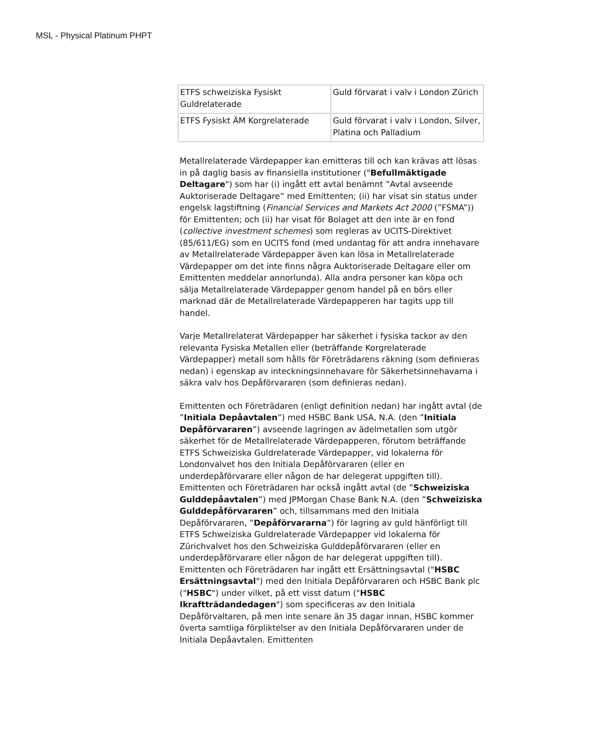MSL - Physical Platinum PHPT
| ETFS schweiziska Fysiskt Guldrelaterade | Guld förvarat i valv i London Zürich |
| ETFS Fysiskt ÄM Korgrelaterade | Guld förvarat i valv i London, Silver, Platina och Palladium |
Metallrelaterade Värdepapper kan emitteras till och kan krävas att lösas in på daglig basis av finansiella institutioner ("Befullmäktigade Deltagare") som har (i) ingått ett avtal benämnt ”Avtal avseende Auktoriserade Deltagare” med Emittenten; (ii) har visat sin status under engelsk lagstiftning (Financial Services and Markets Act 2000 (”FSMA”)) för Emittenten; och (ii) har visat för Bolaget att den inte är en fond (collective investment schemes) som regleras av UCITS-Direktivet (85/611/EG) som en UCITS fond (med undantag för att andra innehavare av Metallrelaterade Värdepapper även kan lösa in Metallrelaterade Värdepapper om det inte finns några Auktoriserade Deltagare eller om Emittenten meddelar annorlunda). Alla andra personer kan köpa och sälja Metallrelaterade Värdepapper genom handel på en börs eller marknad där de Metallrelaterade Värdepapperen har tagits upp till handel.
Varje Metallrelaterat Värdepapper har säkerhet i fysiska tackor av den relevanta Fysiska Metallen eller (beträffande Korgrelaterade Värdepapper) metall som hålls för Företrädarens räkning (som definieras nedan) i egenskap av inteckningsinnehavare för Säkerhetsinnehavarna i säkra valv hos Depåförvararen (som definieras nedan).
Emittenten och Företrädaren (enligt definition nedan) har ingått avtal (de ”Initiala Depåavtalen”) med HSBC Bank USA, N.A. (den ”Initiala Depåförvararen”) avseende lagringen av ädelmetallen som utgör säkerhet för de Metallrelaterade Värdepapperen, förutom beträffande ETFS Schweiziska Guldrelaterade Värdepapper, vid lokalerna för Londonvalvet hos den Initiala Depåförvararen (eller en underdepåförvarare eller någon de har delegerat uppgiften till). Emittenten och Företrädaren har också ingått avtal (de ”Schweiziska Gulddepåavtalen”) med JPMorgan Chase Bank N.A. (den ”Schweiziska Gulddepåförvararen” och, tillsammans med den Initiala Depåförvararen, ”Depåförvararna”) för lagring av guld hänförligt till ETFS Schweiziska Guldrelaterade Värdepapper vid lokalerna för Zürichvalvet hos den Schweiziska Gulddepåförvararen (eller en underdepåförvarare eller någon de har delegerat uppgiften till). Emittenten och Företrädaren har ingått ett Ersättningsavtal ("HSBC Ersättningsavtal") med den Initiala Depåförvararen och HSBC Bank plc ("HSBC") under vilket, på ett visst datum ("HSBC Ikraftträdandedagen") som specificeras av den Initiala Depåförvaltaren, på men inte senare än 35 dagar innan, HSBC kommer överta samtliga förpliktelser av den Initiala Depåförvararen under de Initiala Depåavtalen. Emittenten